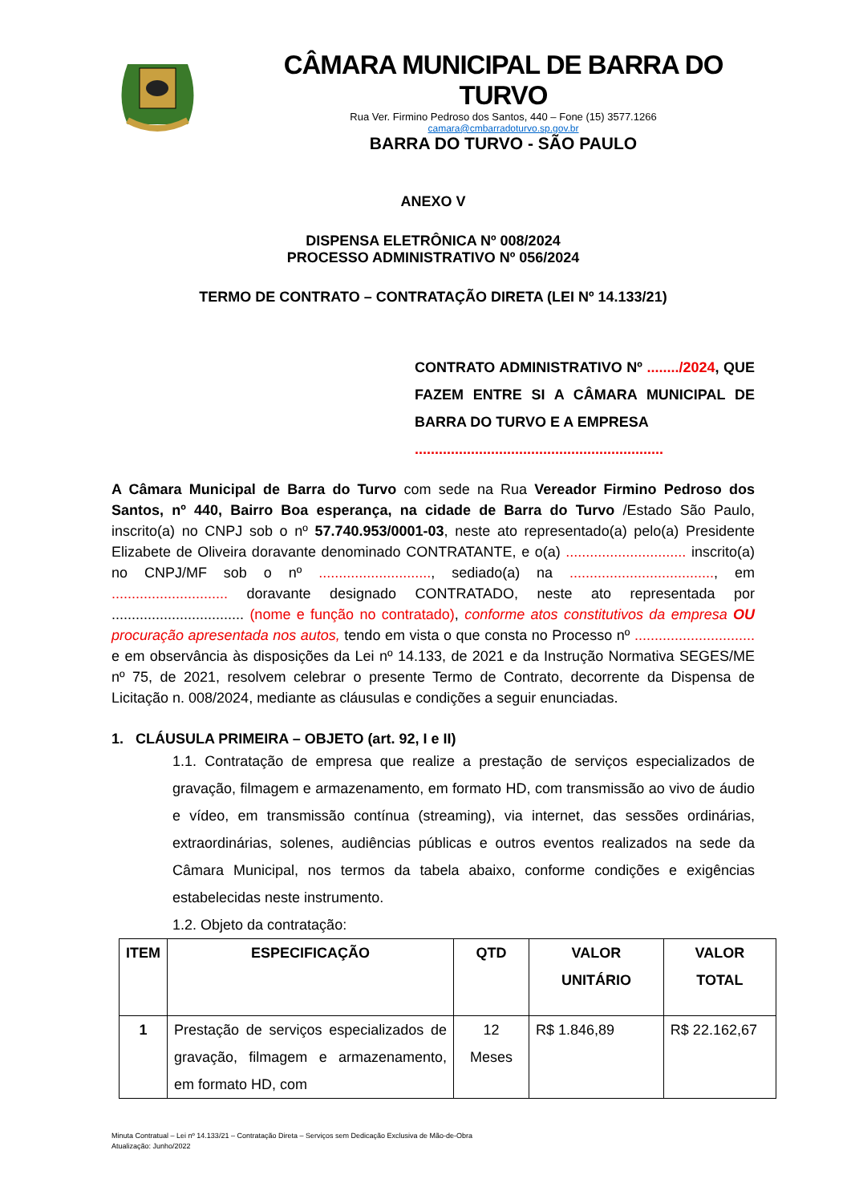CÂMARA MUNICIPAL DE BARRA DO TURVO
Rua Ver. Firmino Pedroso dos Santos, 440 – Fone (15) 3577.1266
camara@cmbarradoturvo.sp.gov.br
BARRA DO TURVO - SÃO PAULO
ANEXO V
DISPENSA ELETRÔNICA Nº 008/2024
PROCESSO ADMINISTRATIVO Nº 056/2024
TERMO DE CONTRATO – CONTRATAÇÃO DIRETA (LEI Nº 14.133/21)
CONTRATO ADMINISTRATIVO Nº ......../2024, QUE FAZEM ENTRE SI A CÂMARA MUNICIPAL DE BARRA DO TURVO E A EMPRESA
..............................................................
A Câmara Municipal de Barra do Turvo com sede na Rua Vereador Firmino Pedroso dos Santos, nº 440, Bairro Boa esperança, na cidade de Barra do Turvo /Estado São Paulo, inscrito(a) no CNPJ sob o nº 57.740.953/0001-03, neste ato representado(a) pelo(a) Presidente Elizabete de Oliveira doravante denominado CONTRATANTE, e o(a) .............................. inscrito(a) no CNPJ/MF sob o nº ............................, sediado(a) na ...................................., em ............................. doravante designado CONTRATADO, neste ato representada por ................................. (nome e função no contratado), conforme atos constitutivos da empresa OU procuração apresentada nos autos, tendo em vista o que consta no Processo nº .............................. e em observância às disposições da Lei nº 14.133, de 2021 e da Instrução Normativa SEGES/ME nº 75, de 2021, resolvem celebrar o presente Termo de Contrato, decorrente da Dispensa de Licitação n. 008/2024, mediante as cláusulas e condições a seguir enunciadas.
1. CLÁUSULA PRIMEIRA – OBJETO (art. 92, I e II)
1.1. Contratação de empresa que realize a prestação de serviços especializados de gravação, filmagem e armazenamento, em formato HD, com transmissão ao vivo de áudio e vídeo, em transmissão contínua (streaming), via internet, das sessões ordinárias, extraordinárias, solenes, audiências públicas e outros eventos realizados na sede da Câmara Municipal, nos termos da tabela abaixo, conforme condições e exigências estabelecidas neste instrumento.
1.2. Objeto da contratação:
| ITEM | ESPECIFICAÇÃO | QTD | VALOR UNITÁRIO | VALOR TOTAL |
| --- | --- | --- | --- | --- |
| 1 | Prestação de serviços especializados de gravação, filmagem e armazenamento, em formato HD, com | 12 Meses | R$ 1.846,89 | R$ 22.162,67 |
Minuta Contratual – Lei nº 14.133/21 – Contratação Direta – Serviços sem Dedicação Exclusiva de Mão-de-Obra
Atualização: Junho/2022